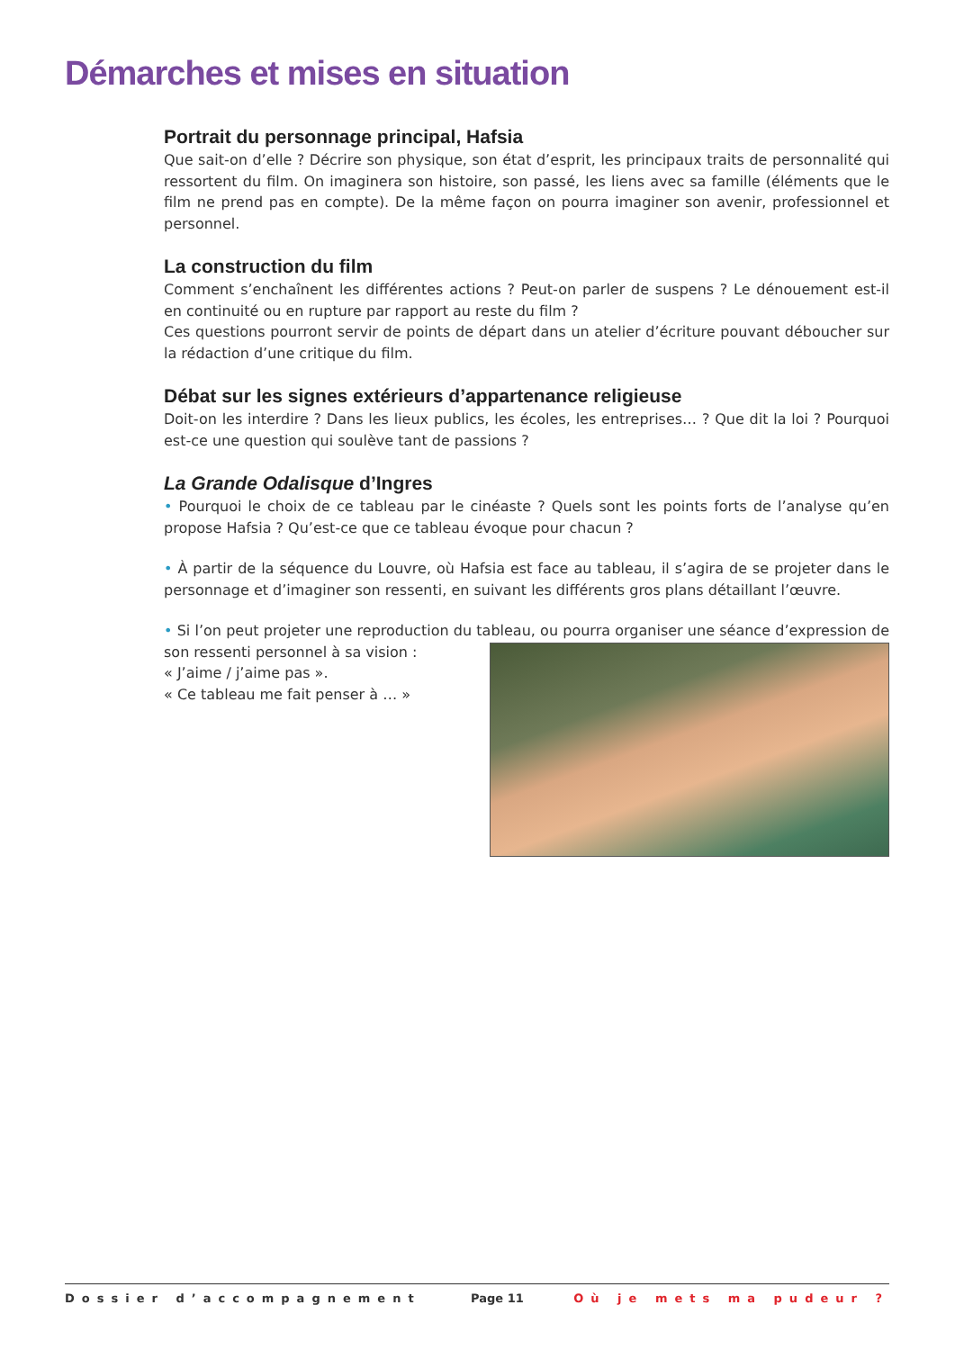Démarches et mises en situation
Portrait du personnage principal, Hafsia
Que sait-on d’elle ? Décrire son physique, son état d’esprit, les principaux traits de personnalité qui ressortent du film. On imaginera son histoire, son passé, les liens avec sa famille (éléments que le film ne prend pas en compte). De la même façon on pourra imaginer son avenir, professionnel et personnel.
La construction du film
Comment s’enchaînent les différentes actions ? Peut-on parler de suspens ? Le dénouement est-il en continuité ou en rupture par rapport au reste du film ?
Ces questions pourront servir de points de départ dans un atelier d’écriture pouvant déboucher sur la rédaction d’une critique du film.
Débat sur les signes extérieurs d’appartenance religieuse
Doit-on les interdire ? Dans les lieux publics, les écoles, les entreprises… ? Que dit la loi ? Pourquoi est-ce une question qui soulève tant de passions ?
La Grande Odalisque d’Ingres
• Pourquoi le choix de ce tableau par le cinéaste ? Quels sont les points forts de l’analyse qu’en propose Hafsia ? Qu’est-ce que ce tableau évoque pour chacun ?
• À partir de la séquence du Louvre, où Hafsia est face au tableau, il s’agira de se projeter dans le personnage et d’imaginer son ressenti, en suivant les différents gros plans détaillant l’œuvre.
• Si l’on peut projeter une reproduction du tableau, ou pourra organiser une séance d’expression de son ressenti personnel à sa vision :
« J’aime / j’aime pas ».
« Ce tableau me fait penser à … »
Dossier d’accompagnement Page 11 Où je mets ma pudeur ?